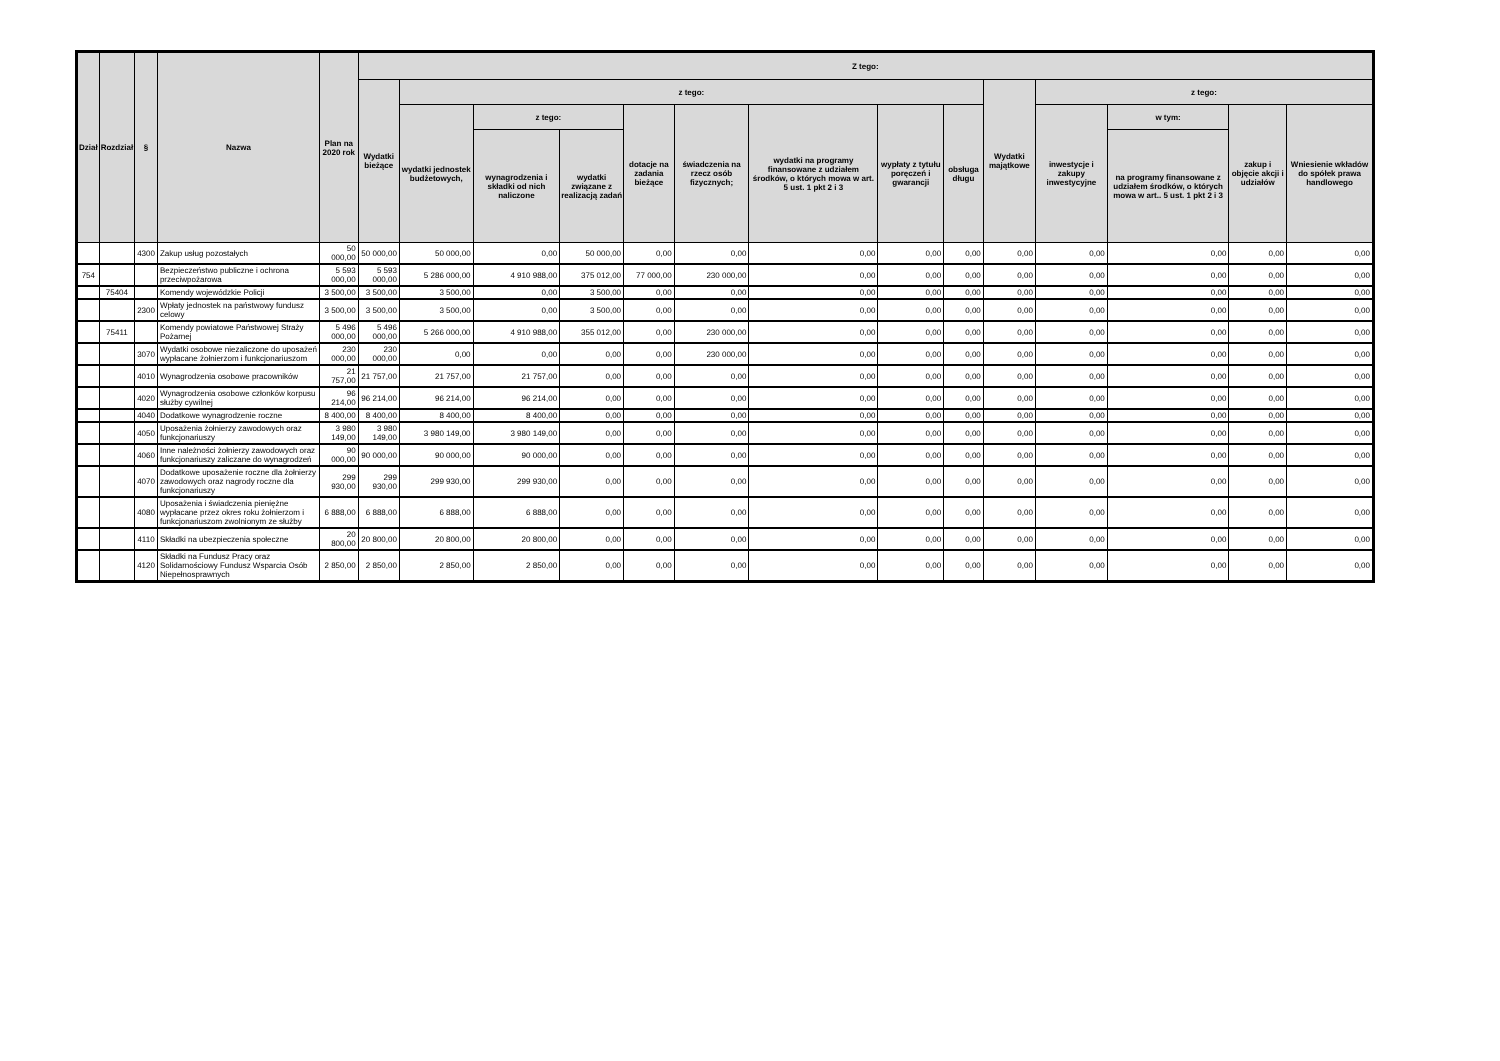| Dział | Rozdział | § | Nazwa | Plan na 2020 rok | Z tego: | | | | | | | | | | | | | |
| --- | --- | --- | --- | --- | --- | --- | --- | --- | --- | --- | --- | --- | --- | --- | --- | --- | --- | --- |
| | | | | | Wydatki bieżące | z tego: | | | | | | | | Wydatki majątkowe | z tego: | | | |
| | | | | | | wydatki jednostek budżetowych, | z tego: | | dotacje na zadania bieżące | świadczenia na rzecz osób fizycznych; | wydatki na programy finansowane z udziałem środków, o których mowa w art. 5 ust. 1 pkt 2 i 3 | wypłaty z tytułu poręczeń i gwarancji | obsługa długu | | inwestycje i zakupy inwestycyjne | w tym: | zakup i objęcie akcji i udziałów | Wniesienie wkładów do spółek prawa handlowego |
| | | | | | | | wynagrodzenia i składki od nich naliczone | wydatki związane z realizacją zadań | | | | | | | | na programy finansowane z udziałem środków, o których mowa w art.. 5 ust. 1 pkt 2 i 3 | | |
| | | 4300 | Zakup usług pozostałych | 50 000,00 | 50 000,00 | 50 000,00 | 0,00 | 50 000,00 | 0,00 | 0,00 | 0,00 | 0,00 | 0,00 | 0,00 | 0,00 | 0,00 | 0,00 | 0,00 |
| 754 | | | Bezpieczeństwo publiczne i ochrona przeciwpożarowa | 5 593 000,00 | 5 593 000,00 | 5 286 000,00 | 4 910 988,00 | 375 012,00 | 77 000,00 | 230 000,00 | 0,00 | 0,00 | 0,00 | 0,00 | 0,00 | 0,00 | 0,00 | 0,00 |
| | 75404 | | Komendy wojewódzkie Policji | 3 500,00 | 3 500,00 | 3 500,00 | 0,00 | 3 500,00 | 0,00 | 0,00 | 0,00 | 0,00 | 0,00 | 0,00 | 0,00 | 0,00 | 0,00 | 0,00 |
| | | 2300 | Wpłaty jednostek na państwowy fundusz celowy | 3 500,00 | 3 500,00 | 3 500,00 | 0,00 | 3 500,00 | 0,00 | 0,00 | 0,00 | 0,00 | 0,00 | 0,00 | 0,00 | 0,00 | 0,00 | 0,00 |
| | 75411 | | Komendy powiatowe Państwowej Straży Pożarnej | 5 496 000,00 | 5 496 000,00 | 5 266 000,00 | 4 910 988,00 | 355 012,00 | 0,00 | 230 000,00 | 0,00 | 0,00 | 0,00 | 0,00 | 0,00 | 0,00 | 0,00 | 0,00 |
| | | 3070 | Wydatki osobowe niezaliczone do uposażeń wypłacane żołnierzom i funkcjonariuszom | 230 000,00 | 230 000,00 | 0,00 | 0,00 | 0,00 | 0,00 | 230 000,00 | 0,00 | 0,00 | 0,00 | 0,00 | 0,00 | 0,00 | 0,00 | 0,00 |
| | | 4010 | Wynagrodzenia osobowe pracowników | 21 757,00 | 21 757,00 | 21 757,00 | 21 757,00 | 0,00 | 0,00 | 0,00 | 0,00 | 0,00 | 0,00 | 0,00 | 0,00 | 0,00 | 0,00 | 0,00 |
| | | 4020 | Wynagrodzenia osobowe członków korpusu służby cywilnej | 96 214,00 | 96 214,00 | 96 214,00 | 96 214,00 | 0,00 | 0,00 | 0,00 | 0,00 | 0,00 | 0,00 | 0,00 | 0,00 | 0,00 | 0,00 | 0,00 |
| | | 4040 | Dodatkowe wynagrodzenie roczne | 8 400,00 | 8 400,00 | 8 400,00 | 8 400,00 | 0,00 | 0,00 | 0,00 | 0,00 | 0,00 | 0,00 | 0,00 | 0,00 | 0,00 | 0,00 | 0,00 |
| | | 4050 | Uposażenia żołnierzy zawodowych oraz funkcjonariuszy | 3 980 149,00 | 3 980 149,00 | 3 980 149,00 | 3 980 149,00 | 0,00 | 0,00 | 0,00 | 0,00 | 0,00 | 0,00 | 0,00 | 0,00 | 0,00 | 0,00 | 0,00 |
| | | 4060 | Inne należności żołnierzy zawodowych oraz funkcjonariuszy zaliczane do wynagrodzeń | 90 000,00 | 90 000,00 | 90 000,00 | 90 000,00 | 0,00 | 0,00 | 0,00 | 0,00 | 0,00 | 0,00 | 0,00 | 0,00 | 0,00 | 0,00 | 0,00 |
| | | 4070 | Dodatkowe uposażenie roczne dla żołnierzy zawodowych oraz nagrody roczne dla funkcjonariuszy | 299 930,00 | 299 930,00 | 299 930,00 | 299 930,00 | 0,00 | 0,00 | 0,00 | 0,00 | 0,00 | 0,00 | 0,00 | 0,00 | 0,00 | 0,00 | 0,00 |
| | | 4080 | Uposażenia i świadczenia pieniężne wypłacane przez okres roku żołnierzom i funkcjonariuszom zwolnionym ze służby | 6 888,00 | 6 888,00 | 6 888,00 | 6 888,00 | 0,00 | 0,00 | 0,00 | 0,00 | 0,00 | 0,00 | 0,00 | 0,00 | 0,00 | 0,00 | 0,00 |
| | | 4110 | Składki na ubezpieczenia społeczne | 20 800,00 | 20 800,00 | 20 800,00 | 20 800,00 | 0,00 | 0,00 | 0,00 | 0,00 | 0,00 | 0,00 | 0,00 | 0,00 | 0,00 | 0,00 | 0,00 |
| | | 4120 | Składki na Fundusz Pracy oraz Solidarnościowy Fundusz Wsparcia Osób Niepełnosprawnych | 2 850,00 | 2 850,00 | 2 850,00 | 2 850,00 | 0,00 | 0,00 | 0,00 | 0,00 | 0,00 | 0,00 | 0,00 | 0,00 | 0,00 | 0,00 | 0,00 |